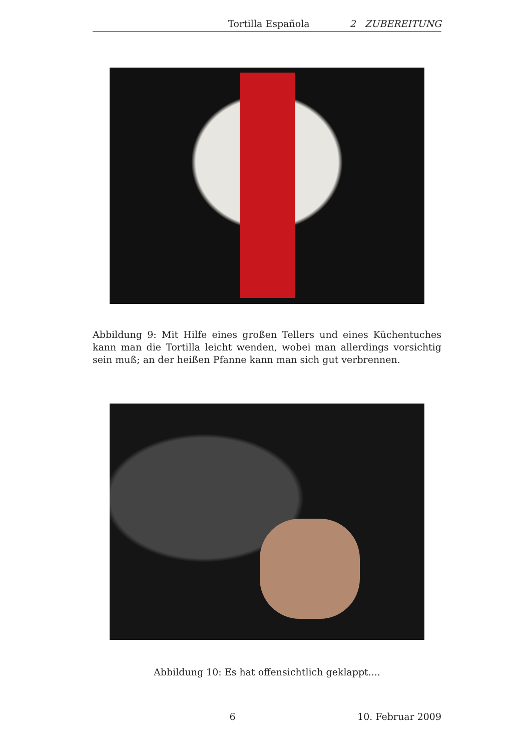Tortilla Española 2 ZUBEREITUNG
Abbildung 9: Mit Hilfe eines großen Tellers und eines Küchentuches kann man die Tortilla leicht wenden, wobei man allerdings vorsichtig sein muß; an der heißen Pfanne kann man sich gut verbrennen.
Abbildung 10: Es hat offensichtlich geklappt....
6 10. Februar 2009